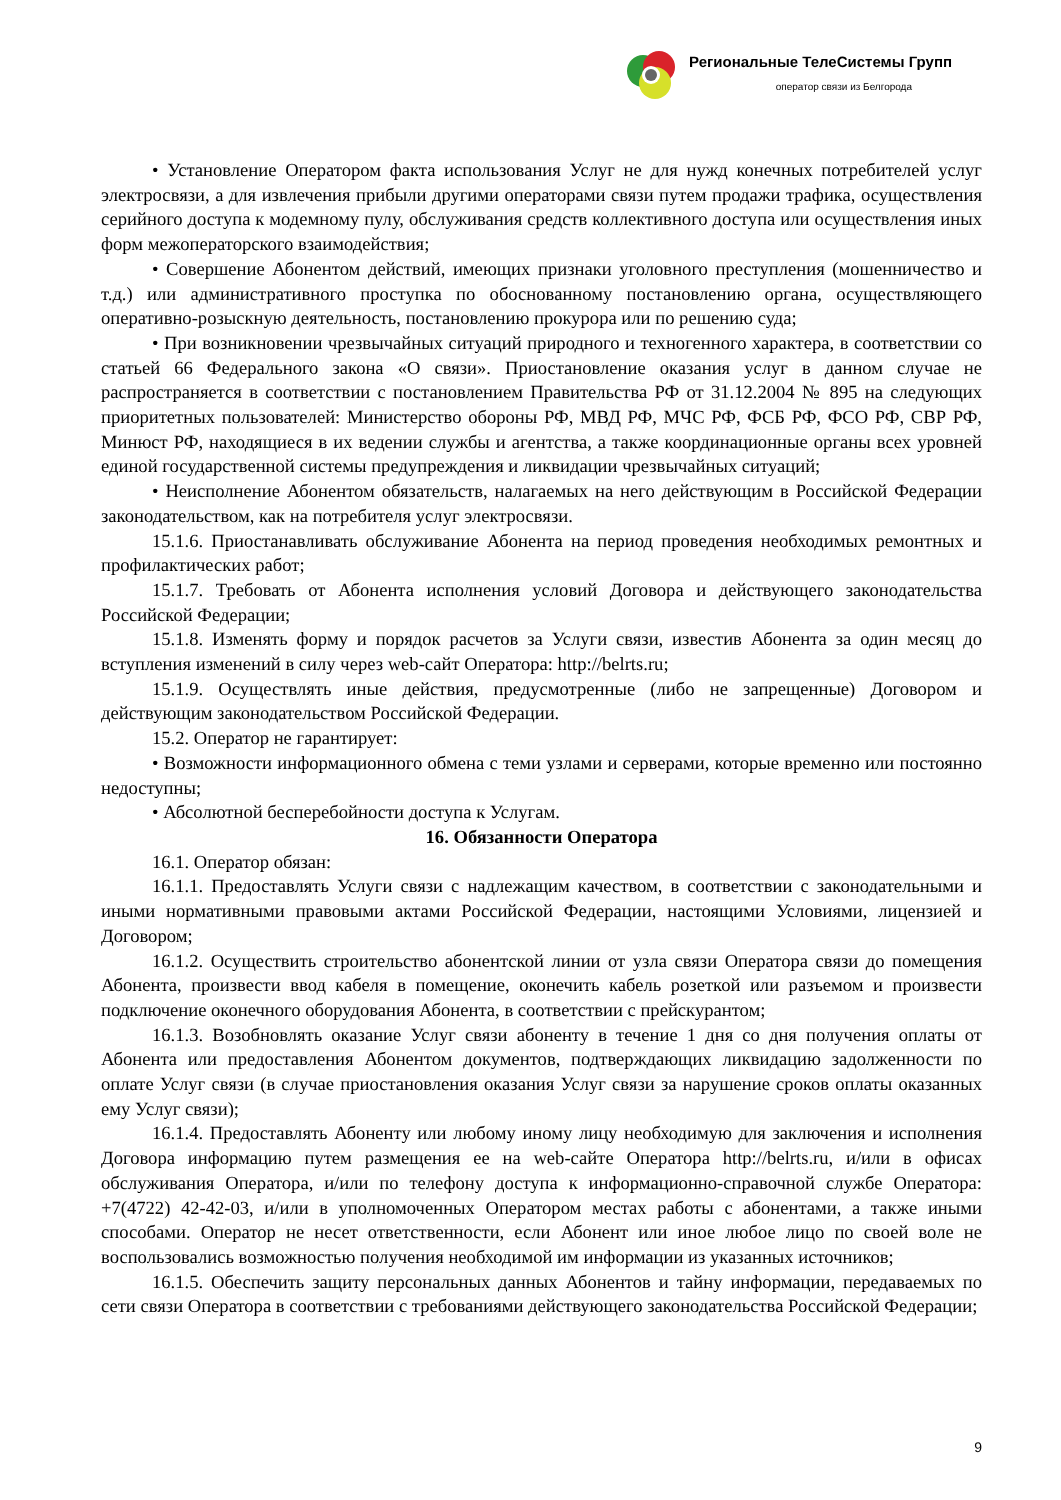Региональные ТелеСистемы Групп
оператор связи из Белгорода
• Установление Оператором факта использования Услуг не для нужд конечных потребителей услуг электросвязи, а для извлечения прибыли другими операторами связи путем продажи трафика, осуществления серийного доступа к модемному пулу, обслуживания средств коллективного доступа или осуществления иных форм межоператорского взаимодействия;
• Совершение Абонентом действий, имеющих признаки уголовного преступления (мошенничество и т.д.) или административного проступка по обоснованному постановлению органа, осуществляющего оперативно-розыскную деятельность, постановлению прокурора или по решению суда;
• При возникновении чрезвычайных ситуаций природного и техногенного характера, в соответствии со статьей 66 Федерального закона «О связи». Приостановление оказания услуг в данном случае не распространяется в соответствии с постановлением Правительства РФ от 31.12.2004 № 895 на следующих приоритетных пользователей: Министерство обороны РФ, МВД РФ, МЧС РФ, ФСБ РФ, ФСО РФ, СВР РФ, Минюст РФ, находящиеся в их ведении службы и агентства, а также координационные органы всех уровней единой государственной системы предупреждения и ликвидации чрезвычайных ситуаций;
• Неисполнение Абонентом обязательств, налагаемых на него действующим в Российской Федерации законодательством, как на потребителя услуг электросвязи.
15.1.6. Приостанавливать обслуживание Абонента на период проведения необходимых ремонтных и профилактических работ;
15.1.7. Требовать от Абонента исполнения условий Договора и действующего законодательства Российской Федерации;
15.1.8. Изменять форму и порядок расчетов за Услуги связи, известив Абонента за один месяц до вступления изменений в силу через web-сайт Оператора: http://belrts.ru;
15.1.9. Осуществлять иные действия, предусмотренные (либо не запрещенные) Договором и действующим законодательством Российской Федерации.
15.2. Оператор не гарантирует:
• Возможности информационного обмена с теми узлами и серверами, которые временно или постоянно недоступны;
• Абсолютной бесперебойности доступа к Услугам.
16. Обязанности Оператора
16.1. Оператор обязан:
16.1.1. Предоставлять Услуги связи с надлежащим качеством, в соответствии с законодательными и иными нормативными правовыми актами Российской Федерации, настоящими Условиями, лицензией и Договором;
16.1.2. Осуществить строительство абонентской линии от узла связи Оператора связи до помещения Абонента, произвести ввод кабеля в помещение, оконечить кабель розеткой или разъемом и произвести подключение оконечного оборудования Абонента, в соответствии с прейскурантом;
16.1.3. Возобновлять оказание Услуг связи абоненту в течение 1 дня со дня получения оплаты от Абонента или предоставления Абонентом документов, подтверждающих ликвидацию задолженности по оплате Услуг связи (в случае приостановления оказания Услуг связи за нарушение сроков оплаты оказанных ему Услуг связи);
16.1.4. Предоставлять Абоненту или любому иному лицу необходимую для заключения и исполнения Договора информацию путем размещения ее на web-сайте Оператора http://belrts.ru, и/или в офисах обслуживания Оператора, и/или по телефону доступа к информационно-справочной службе Оператора: +7(4722) 42-42-03, и/или в уполномоченных Оператором местах работы с абонентами, а также иными способами. Оператор не несет ответственности, если Абонент или иное любое лицо по своей воле не воспользовались возможностью получения необходимой им информации из указанных источников;
16.1.5. Обеспечить защиту персональных данных Абонентов и тайну информации, передаваемых по сети связи Оператора в соответствии с требованиями действующего законодательства Российской Федерации;
9